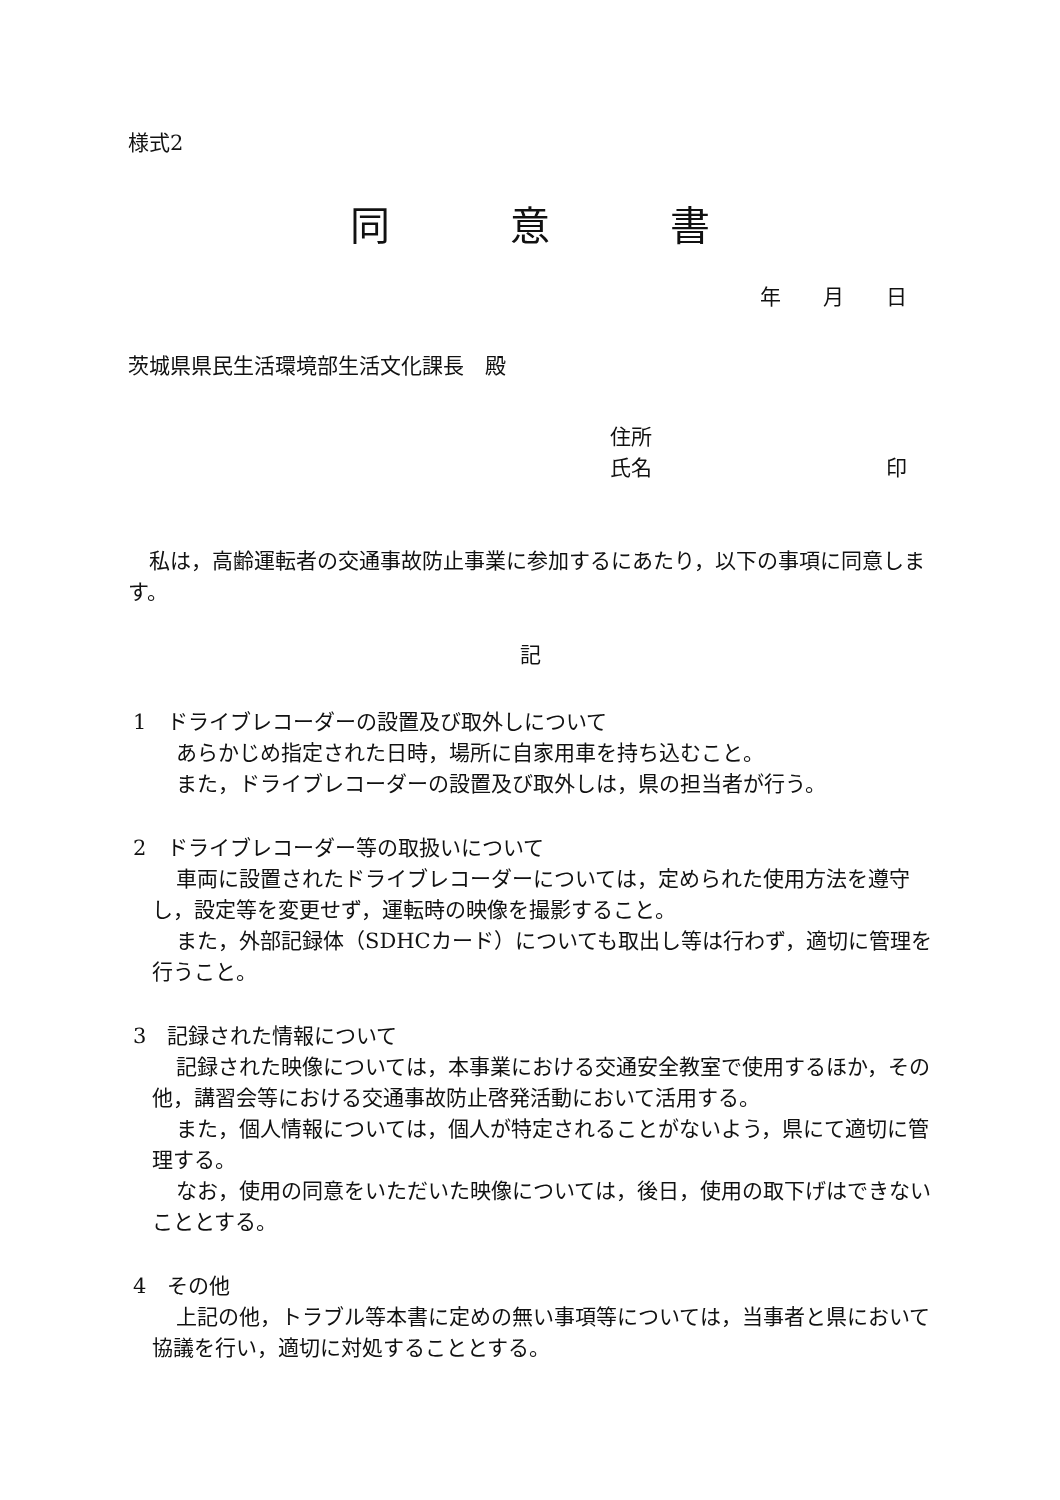様式2
同　　　意　　　書
年　　月　　日
茨城県県民生活環境部生活文化課長　殿
住所
氏名 印
私は，高齢運転者の交通事故防止事業に参加するにあたり，以下の事項に同意します。
記
1　ドライブレコーダーの設置及び取外しについて
あらかじめ指定された日時，場所に自家用車を持ち込むこと。
また，ドライブレコーダーの設置及び取外しは，県の担当者が行う。
2　ドライブレコーダー等の取扱いについて
車両に設置されたドライブレコーダーについては，定められた使用方法を遵守し，設定等を変更せず，運転時の映像を撮影すること。
また，外部記録体（SDHCカード）についても取出し等は行わず，適切に管理を行うこと。
3　記録された情報について
記録された映像については，本事業における交通安全教室で使用するほか，その他，講習会等における交通事故防止啓発活動において活用する。
また，個人情報については，個人が特定されることがないよう，県にて適切に管理する。
なお，使用の同意をいただいた映像については，後日，使用の取下げはできないこととする。
4　その他
上記の他，トラブル等本書に定めの無い事項等については，当事者と県において協議を行い，適切に対処することとする。